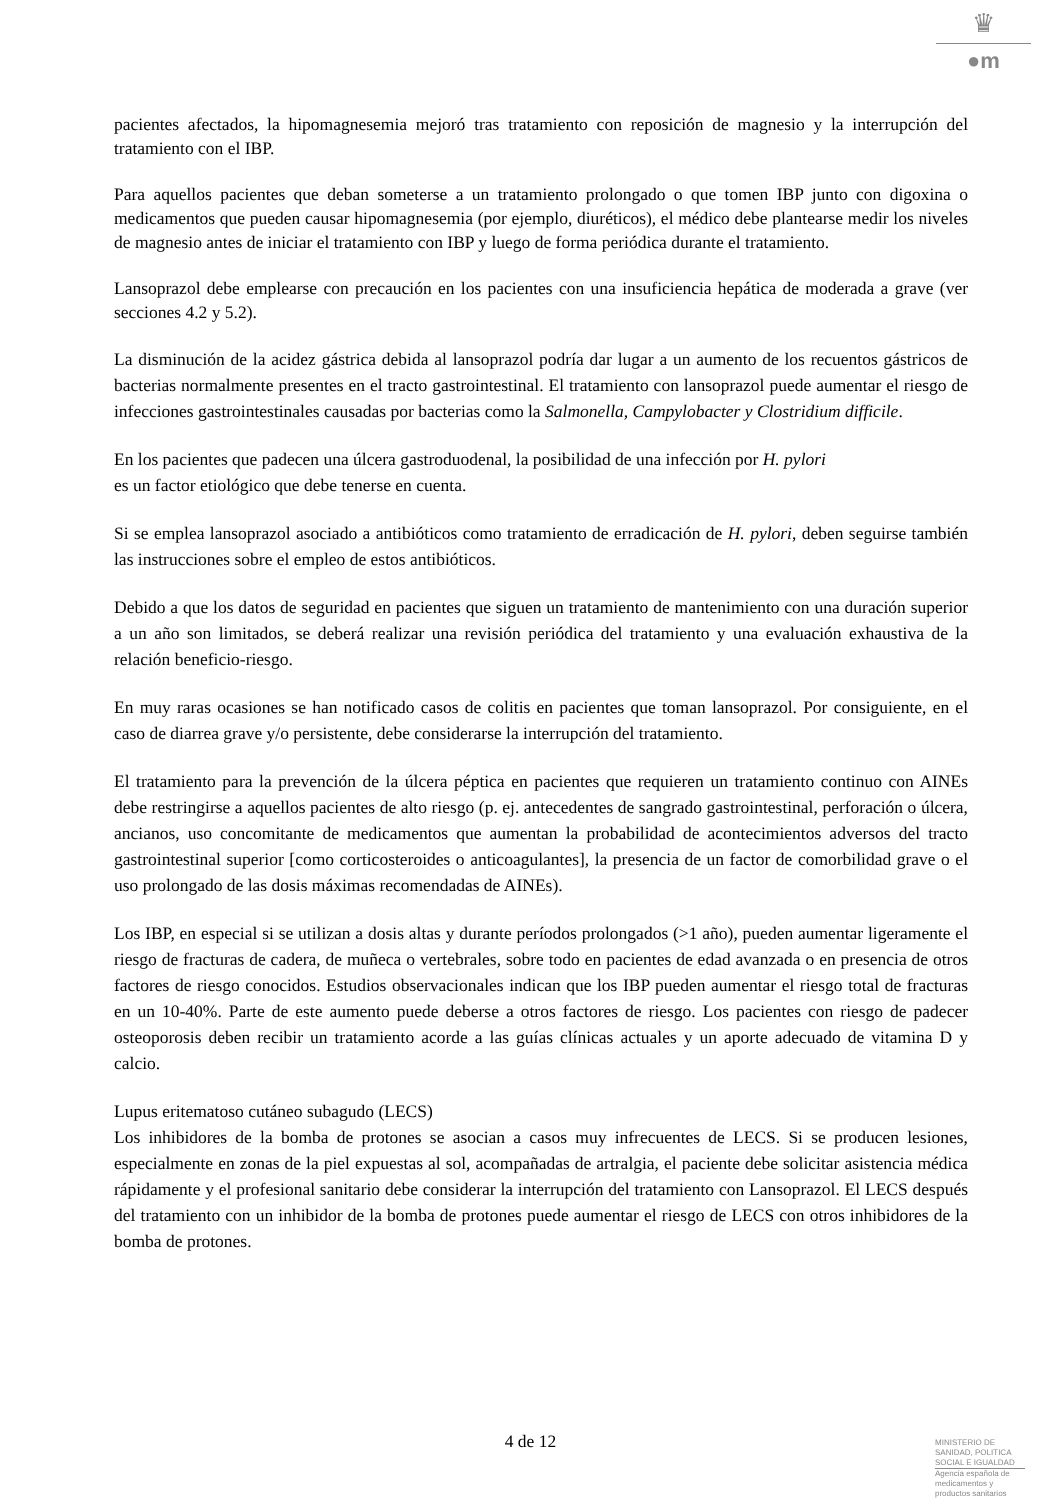♛
●m
pacientes afectados, la hipomagnesemia mejoró tras tratamiento con reposición de magnesio y la interrupción del tratamiento con el IBP.
Para aquellos pacientes que deban someterse a un tratamiento prolongado o que tomen IBP junto con digoxina o medicamentos que pueden causar hipomagnesemia (por ejemplo, diuréticos), el médico debe plantearse medir los niveles de magnesio antes de iniciar el tratamiento con IBP y luego de forma periódica durante el tratamiento.
Lansoprazol debe emplearse con precaución en los pacientes con una insuficiencia hepática de moderada a grave (ver secciones 4.2 y 5.2).
La disminución de la acidez gástrica debida al lansoprazol podría dar lugar a un aumento de los recuentos gástricos de bacterias normalmente presentes en el tracto gastrointestinal. El tratamiento con lansoprazol puede aumentar el riesgo de infecciones gastrointestinales causadas por bacterias como la Salmonella, Campylobacter y Clostridium difficile.
En los pacientes que padecen una úlcera gastroduodenal, la posibilidad de una infección por H. pylori
es un factor etiológico que debe tenerse en cuenta.
Si se emplea lansoprazol asociado a antibióticos como tratamiento de erradicación de H. pylori, deben seguirse también las instrucciones sobre el empleo de estos antibióticos.
Debido a que los datos de seguridad en pacientes que siguen un tratamiento de mantenimiento con una duración superior a un año son limitados, se deberá realizar una revisión periódica del tratamiento y una evaluación exhaustiva de la relación beneficio-riesgo.
En muy raras ocasiones se han notificado casos de colitis en pacientes que toman lansoprazol. Por consiguiente, en el caso de diarrea grave y/o persistente, debe considerarse la interrupción del tratamiento.
El tratamiento para la prevención de la úlcera péptica en pacientes que requieren un tratamiento continuo con AINEs debe restringirse a aquellos pacientes de alto riesgo (p. ej. antecedentes de sangrado gastrointestinal, perforación o úlcera, ancianos, uso concomitante de medicamentos que aumentan la probabilidad de acontecimientos adversos del tracto gastrointestinal superior [como corticosteroides o anticoagulantes], la presencia de un factor de comorbilidad grave o el uso prolongado de las dosis máximas recomendadas de AINEs).
Los IBP, en especial si se utilizan a dosis altas y durante períodos prolongados (>1 año), pueden aumentar ligeramente el riesgo de fracturas de cadera, de muñeca o vertebrales, sobre todo en pacientes de edad avanzada o en presencia de otros factores de riesgo conocidos. Estudios observacionales indican que los IBP pueden aumentar el riesgo total de fracturas en un 10-40%. Parte de este aumento puede deberse a otros factores de riesgo. Los pacientes con riesgo de padecer osteoporosis deben recibir un tratamiento acorde a las guías clínicas actuales y un aporte adecuado de vitamina D y calcio.
Lupus eritematoso cutáneo subagudo (LECS)
Los inhibidores de la bomba de protones se asocian a casos muy infrecuentes de LECS. Si se producen lesiones, especialmente en zonas de la piel expuestas al sol, acompañadas de artralgia, el paciente debe solicitar asistencia médica rápidamente y el profesional sanitario debe considerar la interrupción del tratamiento con Lansoprazol. El LECS después del tratamiento con un inhibidor de la bomba de protones puede aumentar el riesgo de LECS con otros inhibidores de la bomba de protones.
4 de 12
MINISTERIO DE
SANIDAD, POLITICA
SOCIAL E IGUALDAD
Agencia española de
medicamentos y
productos sanitarios